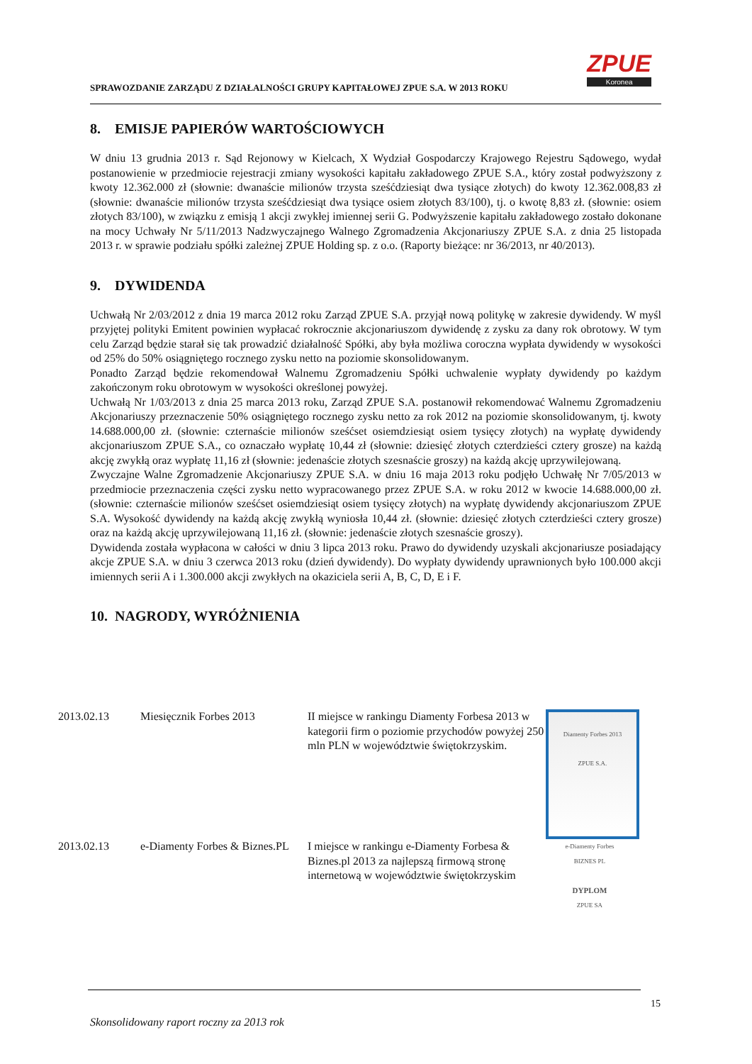SPRAWOZDANIE ZARZĄDU Z DZIAŁALNOŚCI GRUPY KAPITAŁOWEJ ZPUE S.A. W 2013 ROKU
ZPUE
Koronea
8. EMISJE PAPIERÓW WARTOŚCIOWYCH
W dniu 13 grudnia 2013 r. Sąd Rejonowy w Kielcach, X Wydział Gospodarczy Krajowego Rejestru Sądowego, wydał postanowienie w przedmiocie rejestracji zmiany wysokości kapitału zakładowego ZPUE S.A., który został podwyższony z kwoty 12.362.000 zł (słownie: dwanaście milionów trzysta sześćdziesiąt dwa tysiące złotych) do kwoty 12.362.008,83 zł (słownie: dwanaście milionów trzysta sześćdziesiąt dwa tysiące osiem złotych 83/100), tj. o kwotę 8,83 zł. (słownie: osiem złotych 83/100), w związku z emisją 1 akcji zwykłej imiennej serii G. Podwyższenie kapitału zakładowego zostało dokonane na mocy Uchwały Nr 5/11/2013 Nadzwyczajnego Walnego Zgromadzenia Akcjonariuszy ZPUE S.A. z dnia 25 listopada 2013 r. w sprawie podziału spółki zależnej ZPUE Holding sp. z o.o. (Raporty bieżące: nr 36/2013, nr 40/2013).
9. DYWIDENDA
Uchwałą Nr 2/03/2012 z dnia 19 marca 2012 roku Zarząd ZPUE S.A. przyjął nową politykę w zakresie dywidendy. W myśl przyjętej polityki Emitent powinien wypłacać rokrocznie akcjonariuszom dywidendę z zysku za dany rok obrotowy. W tym celu Zarząd będzie starał się tak prowadzić działalność Spółki, aby była możliwa coroczna wypłata dywidendy w wysokości od 25% do 50% osiągniętego rocznego zysku netto na poziomie skonsolidowanym.
Ponadto Zarząd będzie rekomendował Walnemu Zgromadzeniu Spółki uchwalenie wypłaty dywidendy po każdym zakończonym roku obrotowym w wysokości określonej powyżej.
Uchwałą Nr 1/03/2013 z dnia 25 marca 2013 roku, Zarząd ZPUE S.A. postanowił rekomendować Walnemu Zgromadzeniu Akcjonariuszy przeznaczenie 50% osiągniętego rocznego zysku netto za rok 2012 na poziomie skonsolidowanym, tj. kwoty 14.688.000,00 zł. (słownie: czternaście milionów sześćset osiemdziesiąt osiem tysięcy złotych) na wypłatę dywidendy akcjonariuszom ZPUE S.A., co oznaczało wypłatę 10,44 zł (słownie: dziesięć złotych czterdzieści cztery grosze) na każdą akcję zwykłą oraz wypłatę 11,16 zł (słownie: jedenaście złotych szesnaście groszy) na każdą akcję uprzywilejowaną.
Zwyczajne Walne Zgromadzenie Akcjonariuszy ZPUE S.A. w dniu 16 maja 2013 roku podjęło Uchwałę Nr 7/05/2013 w przedmiocie przeznaczenia części zysku netto wypracowanego przez ZPUE S.A. w roku 2012 w kwocie 14.688.000,00 zł. (słownie: czternaście milionów sześćset osiemdziesiąt osiem tysięcy złotych) na wypłatę dywidendy akcjonariuszom ZPUE S.A. Wysokość dywidendy na każdą akcję zwykłą wyniosła 10,44 zł. (słownie: dziesięć złotych czterdzieści cztery grosze) oraz na każdą akcję uprzywilejowaną 11,16 zł. (słownie: jedenaście złotych szesnaście groszy).
Dywidenda została wypłacona w całości w dniu 3 lipca 2013 roku. Prawo do dywidendy uzyskali akcjonariusze posiadający akcje ZPUE S.A. w dniu 3 czerwca 2013 roku (dzień dywidendy). Do wypłaty dywidendy uprawnionych było 100.000 akcji imiennych serii A i 1.300.000 akcji zwykłych na okaziciela serii A, B, C, D, E i F.
10. NAGRODY, WYRÓŻNIENIA
| 2013.02.13 | Miesięcznik Forbes 2013 | II miejsce w rankingu Diamenty Forbesa 2013 w kategorii firm o poziomie przychodów powyżej 250 mln PLN w województwie świętokrzyskim. | Diamenty Forbes 2013 ZPUE S.A. |
| 2013.02.13 | e-Diamenty Forbes & Biznes.PL | I miejsce w rankingu e-Diamenty Forbesa & Biznes.pl 2013 za najlepszą firmową stronę internetową w województwie świętokrzyskim | e-Diamenty Forbes BIZNES PL DYPLOM ZPUE SA |
15
Skonsolidowany raport roczny za 2013 rok